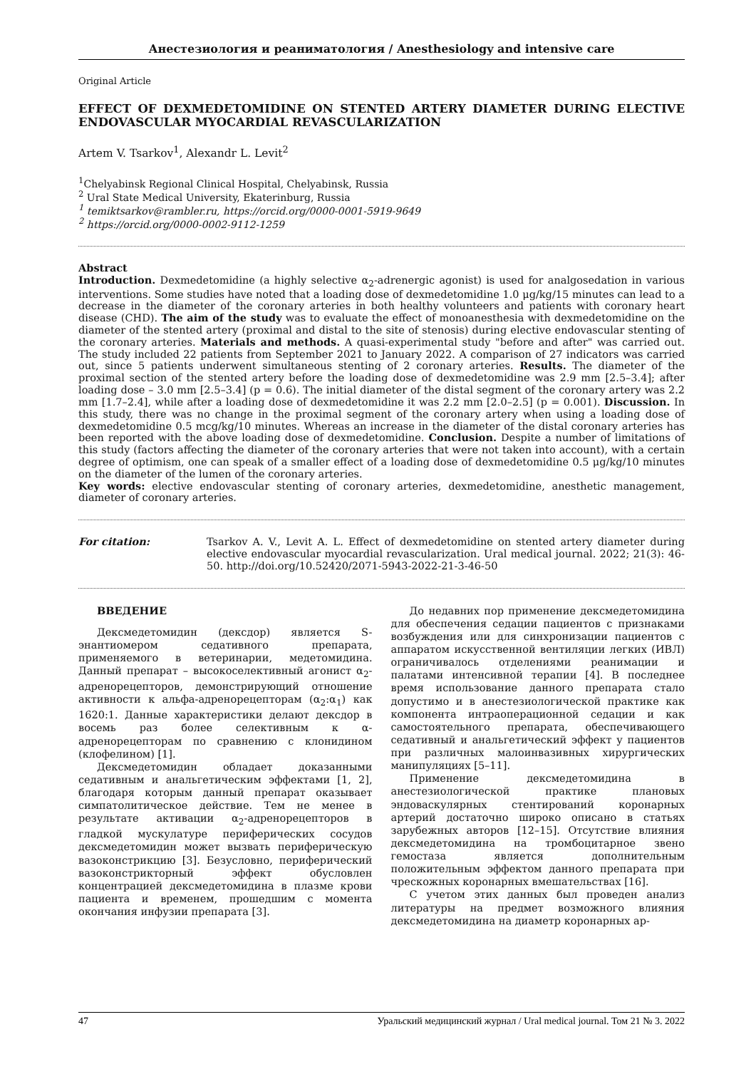Анестезиология и реаниматология / Anesthesiology and intensive care
Original Article
EFFECT OF DEXMEDETOMIDINE ON STENTED ARTERY DIAMETER DURING ELECTIVE ENDOVASCULAR MYOCARDIAL REVASCULARIZATION
Artem V. Tsarkov<sup>1</sup>, Alexandr L. Levit<sup>2</sup>
<sup>1</sup> Chelyabinsk Regional Clinical Hospital, Chelyabinsk, Russia
<sup>2</sup> Ural State Medical University, Ekaterinburg, Russia
<sup>1</sup> temiktsarkov@rambler.ru, https://orcid.org/0000-0001-5919-9649
<sup>2</sup> https://orcid.org/0000-0002-9112-1259
Abstract
Introduction. Dexmedetomidine (a highly selective α<sub>2</sub>-adrenergic agonist) is used for analgosedation in various interventions. Some studies have noted that a loading dose of dexmedetomidine 1.0 μg/kg/15 minutes can lead to a decrease in the diameter of the coronary arteries in both healthy volunteers and patients with coronary heart disease (CHD). The aim of the study was to evaluate the effect of monoanesthesia with dexmedetomidine on the diameter of the stented artery (proximal and distal to the site of stenosis) during elective endovascular stenting of the coronary arteries. Materials and methods. A quasi-experimental study "before and after" was carried out. The study included 22 patients from September 2021 to January 2022. A comparison of 27 indicators was carried out, since 5 patients underwent simultaneous stenting of 2 coronary arteries. Results. The diameter of the proximal section of the stented artery before the loading dose of dexmedetomidine was 2.9 mm [2.5–3.4]; after loading dose – 3.0 mm [2.5–3.4] (p = 0.6). The initial diameter of the distal segment of the coronary artery was 2.2 mm [1.7–2.4], while after a loading dose of dexmedetomidine it was 2.2 mm [2.0–2.5] (p = 0.001). Discussion. In this study, there was no change in the proximal segment of the coronary artery when using a loading dose of dexmedetomidine 0.5 mcg/kg/10 minutes. Whereas an increase in the diameter of the distal coronary arteries has been reported with the above loading dose of dexmedetomidine. Conclusion. Despite a number of limitations of this study (factors affecting the diameter of the coronary arteries that were not taken into account), with a certain degree of optimism, one can speak of a smaller effect of a loading dose of dexmedetomidine 0.5 μg/kg/10 minutes on the diameter of the lumen of the coronary arteries.
Key words: elective endovascular stenting of coronary arteries, dexmedetomidine, anesthetic management, diameter of coronary arteries.
For citation: Tsarkov A. V., Levit A. L. Effect of dexmedetomidine on stented artery diameter during elective endovascular myocardial revascularization. Ural medical journal. 2022; 21(3): 46-50. http://doi.org/10.52420/2071-5943-2022-21-3-46-50
ВВЕДЕНИЕ
Дексмедетомидин (дексдор) является S-энантиомером седативного препарата, применяемого в ветеринарии, медетомидина. Данный препарат – высокоселективный агонист α<sub>2</sub>-адренорецепторов, демонстрирующий отношение активности к альфа-адренорецепторам (α<sub>2</sub>:α<sub>1</sub>) как 1620:1. Данные характеристики делают дексдор в восемь раз более селективным к α-адренорецепторам по сравнению с клонидином (клофелином) [1].
Дексмедетомидин обладает доказанными седативным и анальгетическим эффектами [1, 2], благодаря которым данный препарат оказывает симпатолитическое действие. Тем не менее в результате активации α<sub>2</sub>-адренорецепторов в гладкой мускулатуре периферических сосудов дексмедетомидин может вызвать периферическую вазоконстрикцию [3]. Безусловно, периферический вазоконстрикторный эффект обусловлен концентрацией дексмедетомидина в плазме крови пациента и временем, прошедшим с момента окончания инфузии препарата [3].
До недавних пор применение дексмедетомидина для обеспечения седации пациентов с признаками возбуждения или для синхронизации пациентов с аппаратом искусственной вентиляции легких (ИВЛ) ограничивалось отделениями реанимации и палатами интенсивной терапии [4]. В последнее время использование данного препарата стало допустимо и в анестезиологической практике как компонента интраоперационной седации и как самостоятельного препарата, обеспечивающего седативный и анальгетический эффект у пациентов при различных малоинвазивных хирургических манипуляциях [5–11].
Применение дексмедетомидина в анестезиологической практике плановых эндоваскулярных стентирований коронарных артерий достаточно широко описано в статьях зарубежных авторов [12–15]. Отсутствие влияния дексмедетомидина на тромбоцитарное звено гемостаза является дополнительным положительным эффектом данного препарата при чрескожных коронарных вмешательствах [16].
С учетом этих данных был проведен анализ литературы на предмет возможного влияния дексмедетомидина на диаметр коронарных ар-
47 Уральский медицинский журнал / Ural medical journal. Том 21 № 3. 2022